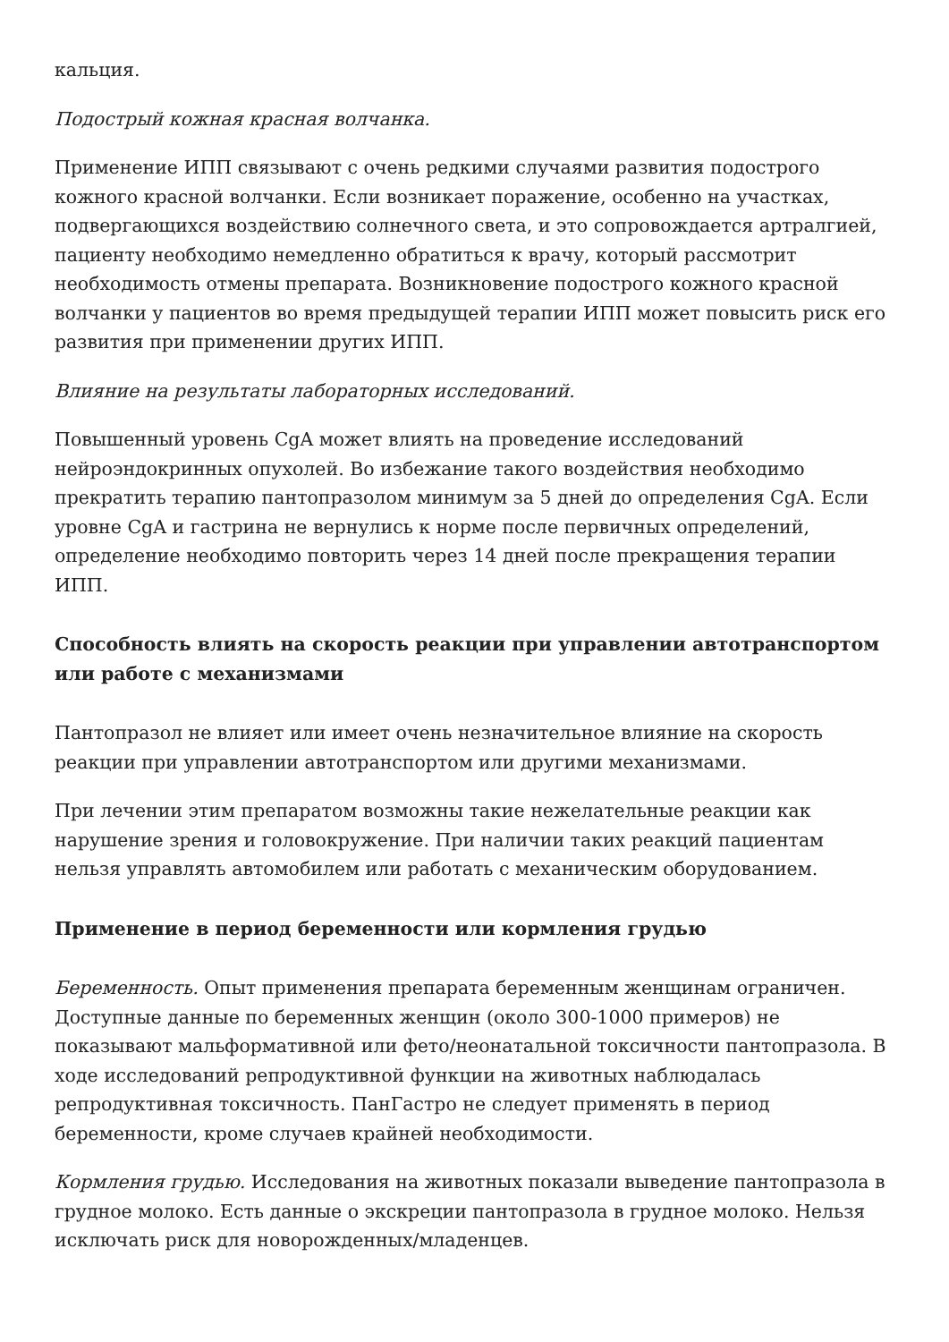кальция.
Подострый кожная красная волчанка.
Применение ИПП связывают с очень редкими случаями развития подострого кожного красной волчанки. Если возникает поражение, особенно на участках, подвергающихся воздействию солнечного света, и это сопровождается артралгией, пациенту необходимо немедленно обратиться к врачу, который рассмотрит необходимость отмены препарата. Возникновение подострого кожного красной волчанки у пациентов во время предыдущей терапии ИПП может повысить риск его развития при применении других ИПП.
Влияние на результаты лабораторных исследований.
Повышенный уровень CgA может влиять на проведение исследований нейроэндокринных опухолей. Во избежание такого воздействия необходимо прекратить терапию пантопразолом минимум за 5 дней до определения CgA. Если уровне CgA и гастрина не вернулись к норме после первичных определений, определение необходимо повторить через 14 дней после прекращения терапии ИПП.
Способность влиять на скорость реакции при управлении автотранспортом или работе с механизмами
Пантопразол не влияет или имеет очень незначительное влияние на скорость реакции при управлении автотранспортом или другими механизмами.
При лечении этим препаратом возможны такие нежелательные реакции как нарушение зрения и головокружение. При наличии таких реакций пациентам нельзя управлять автомобилем или работать с механическим оборудованием.
Применение в период беременности или кормления грудью
Беременность. Опыт применения препарата беременным женщинам ограничен. Доступные данные по беременных женщин (около 300-1000 примеров) не показывают мальформативной или фето/неонатальной токсичности пантопразола. В ходе исследований репродуктивной функции на животных наблюдалась репродуктивная токсичность. ПанГастро не следует применять в период беременности, кроме случаев крайней необходимости.
Кормления грудью. Исследования на животных показали выведение пантопразола в грудное молоко. Есть данные о экскреции пантопразола в грудное молоко. Нельзя исключать риск для новорожденных/младенцев.